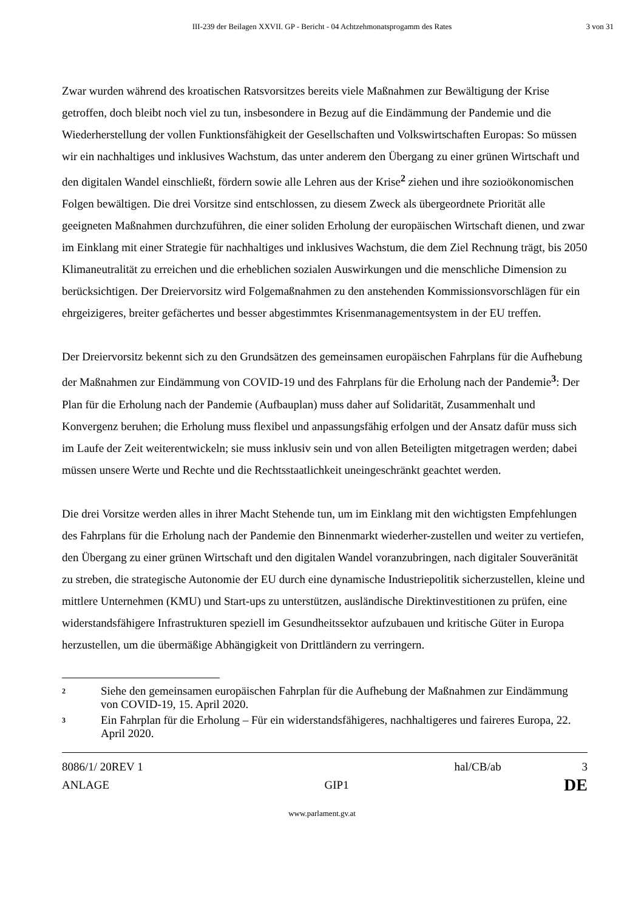III-239 der Beilagen XXVII. GP - Bericht - 04 Achtzehmonatsprogamm des Rates
3 von 31
Zwar wurden während des kroatischen Ratsvorsitzes bereits viele Maßnahmen zur Bewältigung der Krise getroffen, doch bleibt noch viel zu tun, insbesondere in Bezug auf die Eindämmung der Pandemie und die Wiederherstellung der vollen Funktionsfähigkeit der Gesellschaften und Volkswirtschaften Europas: So müssen wir ein nachhaltiges und inklusives Wachstum, das unter anderem den Übergang zu einer grünen Wirtschaft und den digitalen Wandel einschließt, fördern sowie alle Lehren aus der Krise<sup>2</sup> ziehen und ihre sozioökonomischen Folgen bewältigen. Die drei Vorsitze sind entschlossen, zu diesem Zweck als übergeordnete Priorität alle geeigneten Maßnahmen durchzuführen, die einer soliden Erholung der europäischen Wirtschaft dienen, und zwar im Einklang mit einer Strategie für nachhaltiges und inklusives Wachstum, die dem Ziel Rechnung trägt, bis 2050 Klimaneutralität zu erreichen und die erheblichen sozialen Auswirkungen und die menschliche Dimension zu berücksichtigen. Der Dreiervorsitz wird Folgemaßnahmen zu den anstehenden Kommissionsvorschlägen für ein ehrgeizigeres, breiter gefächertes und besser abgestimmtes Krisenmanagementsystem in der EU treffen.
Der Dreiervorsitz bekennt sich zu den Grundsätzen des gemeinsamen europäischen Fahrplans für die Aufhebung der Maßnahmen zur Eindämmung von COVID-19 und des Fahrplans für die Erholung nach der Pandemie<sup>3</sup>: Der Plan für die Erholung nach der Pandemie (Aufbauplan) muss daher auf Solidarität, Zusammenhalt und Konvergenz beruhen; die Erholung muss flexibel und anpassungsfähig erfolgen und der Ansatz dafür muss sich im Laufe der Zeit weiterentwickeln; sie muss inklusiv sein und von allen Beteiligten mitgetragen werden; dabei müssen unsere Werte und Rechte und die Rechtsstaatlichkeit uneingeschränkt geachtet werden.
Die drei Vorsitze werden alles in ihrer Macht Stehende tun, um im Einklang mit den wichtigsten Empfehlungen des Fahrplans für die Erholung nach der Pandemie den Binnenmarkt wiederher-zustellen und weiter zu vertiefen, den Übergang zu einer grünen Wirtschaft und den digitalen Wandel voranzubringen, nach digitaler Souveränität zu streben, die strategische Autonomie der EU durch eine dynamische Industriepolitik sicherzustellen, kleine und mittlere Unternehmen (KMU) und Start-ups zu unterstützen, ausländische Direktinvestitionen zu prüfen, eine widerstandsfähigere Infrastrukturen speziell im Gesundheitssektor aufzubauen und kritische Güter in Europa herzustellen, um die übermäßige Abhängigkeit von Drittländern zu verringern.
2 Siehe den gemeinsamen europäischen Fahrplan für die Aufhebung der Maßnahmen zur Eindämmung von COVID-19, 15. April 2020.
3 Ein Fahrplan für die Erholung – Für ein widerstandsfähigeres, nachhaltigeres und faireres Europa, 22. April 2020.
8086/1/ 20REV 1 hal/CB/ab 3
ANLAGE GIP1 DE
www.parlament.gv.at